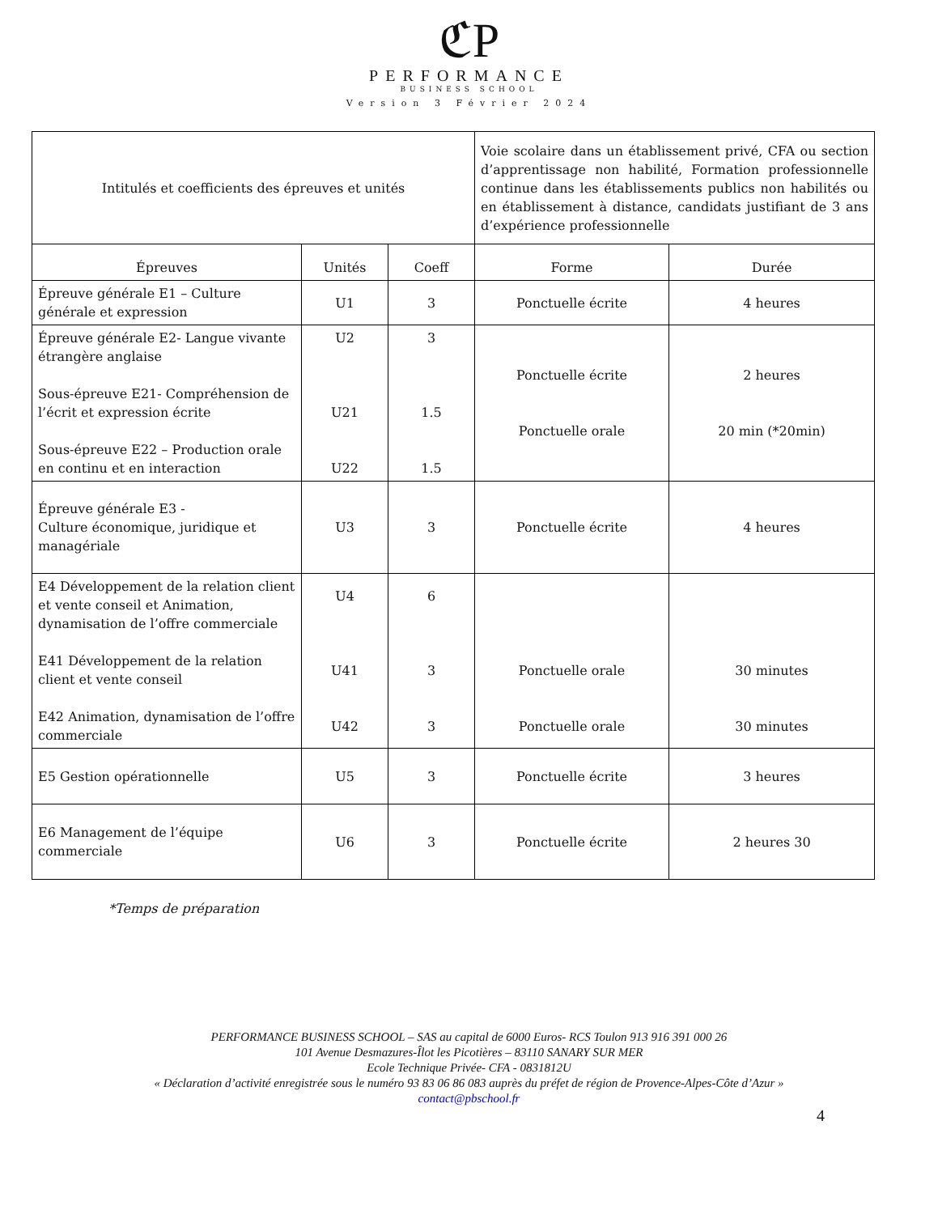ℭP
PERFORMANCE
BUSINESS SCHOOL
Version 3 Février 2024
| Intitulés et coefficients des épreuves et unités | | | Voie scolaire dans un établissement privé, CFA ou section d’apprentissage non habilité, Formation professionnelle continue dans les établissements publics non habilités ou en établissement à distance, candidats justifiant de 3 ans d’expérience professionnelle | |
| Épreuves | Unités | Coeff | Forme | Durée |
| Épreuve générale E1 – Culture générale et expression | U1 | 3 | Ponctuelle écrite | 4 heures |
| Épreuve générale E2- Langue vivante étrangère anglaise Sous-épreuve E21- Compréhension de l’écrit et expression écrite Sous-épreuve E22 – Production orale en continu et en interaction | U2 U21 U22 | 3 1.5 1.5 | Ponctuelle écrite Ponctuelle orale | 2 heures 20 min (*20min) |
| Épreuve générale E3 - Culture économique, juridique et managériale | U3 | 3 | Ponctuelle écrite | 4 heures |
| E4 Développement de la relation client et vente conseil et Animation, dynamisation de l’offre commerciale E41 Développement de la relation client et vente conseil E42 Animation, dynamisation de l’offre commerciale | U4 U41 U42 | 6 3 3 | Ponctuelle orale Ponctuelle orale | 30 minutes 30 minutes |
| E5 Gestion opérationnelle | U5 | 3 | Ponctuelle écrite | 3 heures |
| E6 Management de l’équipe commerciale | U6 | 3 | Ponctuelle écrite | 2 heures 30 |
*Temps de préparation
PERFORMANCE BUSINESS SCHOOL – SAS au capital de 6000 Euros- RCS Toulon 913 916 391 000 26
101 Avenue Desmazures-Îlot les Picotières – 83110 SANARY SUR MER
Ecole Technique Privée- CFA - 0831812U
« Déclaration d’activité enregistrée sous le numéro 93 83 06 86 083 auprès du préfet de région de Provence-Alpes-Côte d’Azur »
contact@pbschool.fr
4